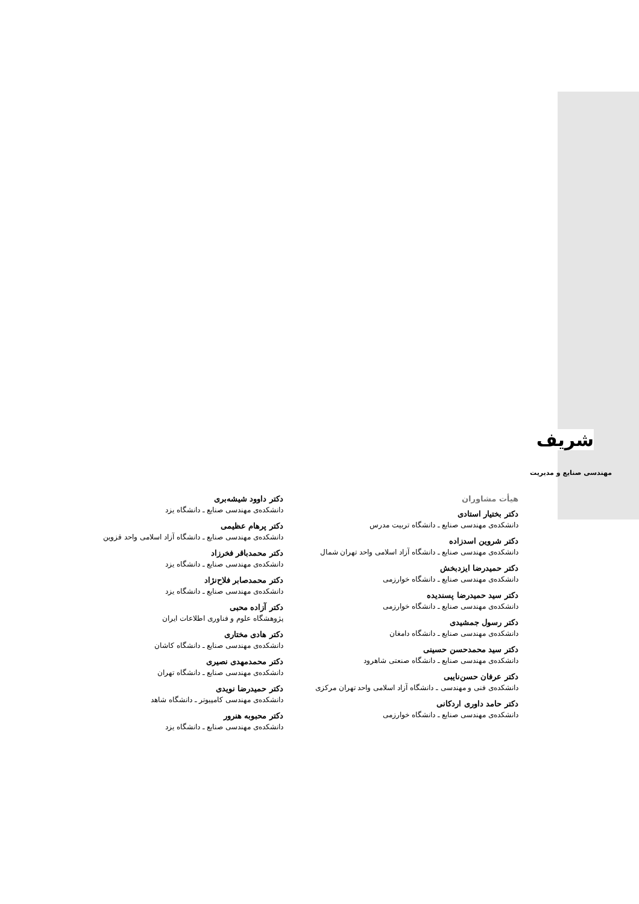شریف
مهندسی صنایع و مدیریت
هیأت مشاوران
دکتر بختیار استادی
دانشکده‌ی مهندسی صنایع ـ دانشگاه تربیت مدرس
دکتر شروین اسدزاده
دانشکده‌ی مهندسی صنایع ـ دانشگاه آزاد اسلامی واحد تهران شمال
دکتر حمیدرضا ایزدبخش
دانشکده‌ی مهندسی صنایع ـ دانشگاه خوارزمی
دکتر سید حمیدرضا پسندیده
دانشکده‌ی مهندسی صنایع ـ دانشگاه خوارزمی
دکتر رسول جمشیدی
دانشکده‌ی مهندسی صنایع ـ دانشگاه دامغان
دکتر سید محمدحسن حسینی
دانشکده‌ی مهندسی صنایع ـ دانشگاه صنعتی شاهرود
دکتر عرفان حسن‌نایبی
دانشکده‌ی فنی و مهندسی ـ دانشگاه آزاد اسلامی واحد تهران مرکزی
دکتر حامد داوری اردکانی
دانشکده‌ی مهندسی صنایع ـ دانشگاه خوارزمی
دکتر داوود شیشه‌بری
دانشکده‌ی مهندسی صنایع ـ دانشگاه یزد
دکتر پرهام عظیمی
دانشکده‌ی مهندسی صنایع ـ دانشگاه آزاد اسلامی واحد قزوین
دکتر محمدباقر فخرزاد
دانشکده‌ی مهندسی صنایع ـ دانشگاه یزد
دکتر محمدصابر فلاح‌نژاد
دانشکده‌ی مهندسی صنایع ـ دانشگاه یزد
دکتر آزاده محبی
پژوهشگاه علوم و فناوری اطلاعات ایران
دکتر هادی مختاری
دانشکده‌ی مهندسی صنایع ـ دانشگاه کاشان
دکتر محمدمهدی نصیری
دانشکده‌ی مهندسی صنایع ـ دانشگاه تهران
دکتر حمیدرضا نویدی
دانشکده‌ی مهندسی کامپیوتر ـ دانشگاه شاهد
دکتر محبوبه هنرور
دانشکده‌ی مهندسی صنایع ـ دانشگاه یزد